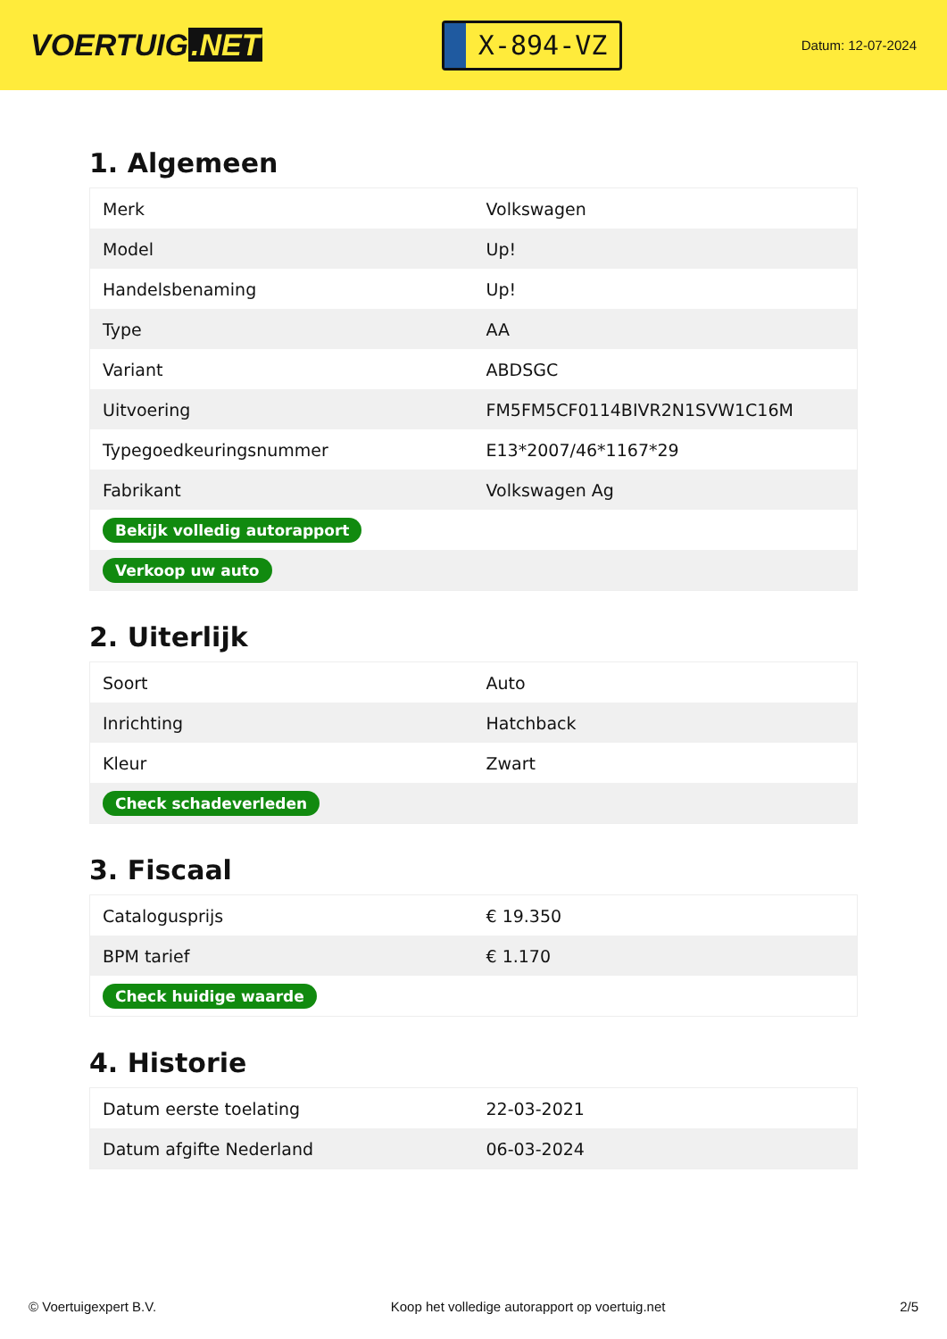VOERTUIG.NET
X-894-VZ
Datum: 12-07-2024
1. Algemeen
| Merk | Volkswagen |
| Model | Up! |
| Handelsbenaming | Up! |
| Type | AA |
| Variant | ABDSGC |
| Uitvoering | FM5FM5CF0114BIVR2N1SVW1C16M |
| Typegoedkeuringsnummer | E13*2007/46*1167*29 |
| Fabrikant | Volkswagen Ag |
| Bekijk volledig autorapport | |
| Verkoop uw auto | |
2. Uiterlijk
| Soort | Auto |
| Inrichting | Hatchback |
| Kleur | Zwart |
| Check schadeverleden | |
3. Fiscaal
| Catalogusprijs | € 19.350 |
| BPM tarief | € 1.170 |
| Check huidige waarde | |
4. Historie
| Datum eerste toelating | 22-03-2021 |
| Datum afgifte Nederland | 06-03-2024 |
© Voertuigexpert B.V. Koop het volledige autorapport op voertuig.net 2/5